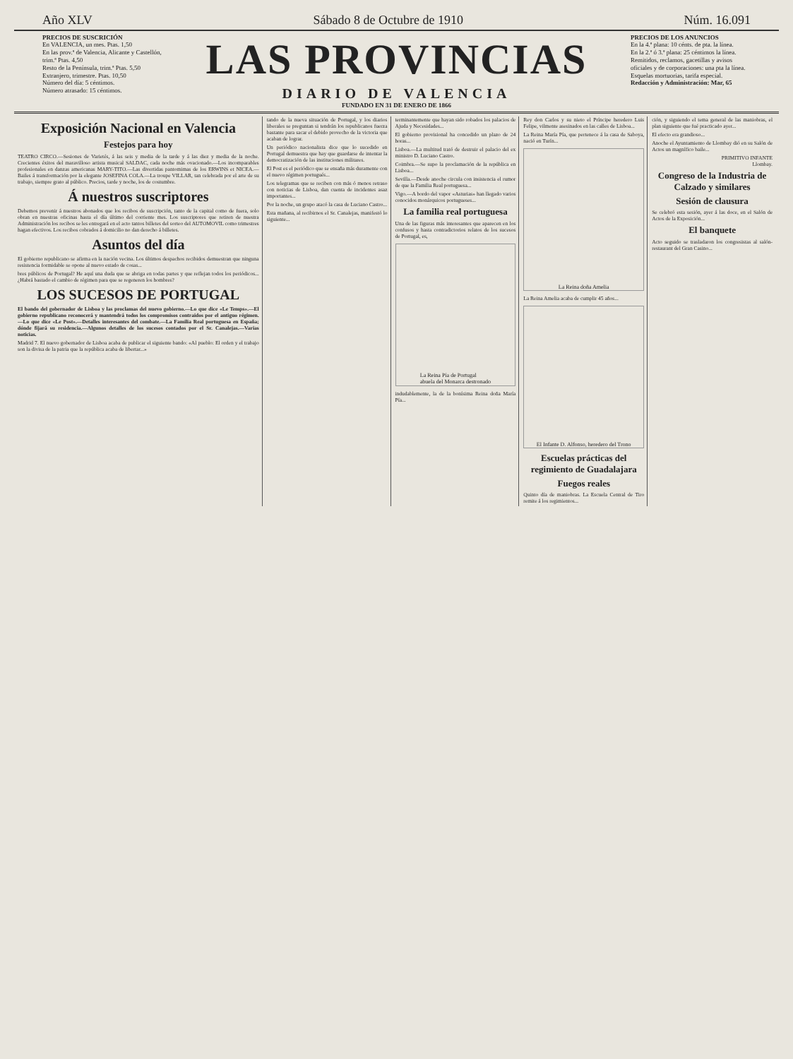Año XLV Sábado 8 de Octubre de 1910 Núm. 16.091
PRECIOS DE SUSCRICIÓN
En VALENCIA, un mes. Ptas. 1,50
En las prov.ª de Valencia, Alicante y Castellón, trim.ª Ptas. 4,50
Resto de la Península, trim.ª Ptas. 5,50
Extranjero, trimestre. Ptas. 10,50
Número del día: 5 céntimos.
Número atrasado: 15 céntimos.
LAS PROVINCIAS
DIARIO DE VALENCIA
FUNDADO EN 31 DE ENERO DE 1866
PRECIOS DE LOS ANUNCIOS
En la 4.ª plana: 10 cénts. de pta. la línea.
En la 2.ª ó 3.ª plana: 25 céntimos la línea.
Remitidos, reclamos, gacetillas y avisos oficiales y de corporaciones: una pta la línea.
Esquelas mortuorias, tarifa especial.
Redacción y Administración: Mar, 65
Exposición Nacional en Valencia
Festejos para hoy
TEATRO CIRCO.—Sesiones de Varietés, á las seis y media de la tarde y á las diez y media de la noche. Crecientes éxitos del maravilloso artista musical SALDAC, cada noche más ovacionado.—Los incomparables profesionales en danzas americanas MARY-TITO.—Las divertidas pantomimas de los ERWINS et NICEA.—Bailes á transformación por la elegante JOSEFINA COLA.—La troupe VILLAR, tan celebrada por el arte de su trabajo, siempre grato al público. Precios, tarde y noche, los de costumbre.
Á nuestros suscriptores
Debemos prevenir á nuestros abonados que los recibos de suscripción, tanto de la capital como de fuera, solo obran en nuestras oficinas hasta el día último del corriente mes. Los suscriptores que retiren de nuestra Administración los recibos se les entregará en el acto tantos billetes del sorteo del AUTOMOVIL como trimestres hagan efectivos. Los recibos cobrados á domicilio no dan derecho á billetes.
Asuntos del día
El gobierno republicano se afirma en la nación vecina. Los últimos despachos recibidos demuestran que ninguna resistencia formidable se opone al nuevo estado de cosas...
bres públicos de Portugal? He aquí una duda que se abriga en todas partes y que reflejan todos los periódicos... ¿Habrá bastado el cambio de régimen para que se regeneren los hombres?
LOS SUCESOS DE PORTUGAL
El bando del gobernador de Lisboa y las proclamas del nuevo gobierno.—Lo que dice «Le Temps».—El gobierno republicano reconocerá y mantendrá todos los compromisos contraidos por el antiguo régimen.—Lo que dice «Le Post».—Detalles interesantes del combate.—La Familia Real portuguesa en España; dónde fijará su residencia.—Algunos detalles de los sucesos contados por el Sr. Canalejas.—Varias noticias.
Madrid 7. El nuevo gobernador de Lisboa acaba de publicar el siguiente bando: «Al pueblo: El orden y el trabajo son la divisa de la patria que la república acaba de libertar...»
tando de la nueva situación de Portugal, y los diarios liberales se preguntan si tendrán los republicanos fuerza bastante para sacar el debido provecho de la victoria que acaban de lograr.
Un periódico nacionalista dice que lo sucedido en Portugal demuestra que hay que guardarse de intentar la democratización de las instituciones militares.
El Post es el periódico que se ensaña más duramente con el nuevo régimen portugués...
Los telegramas que se reciben con más ó menos retraso con noticias de Lisboa, dan cuenta de incidentes asaz importantes...
Por la noche, un grupo atacó la casa de Luciano Castro...
Esta mañana, al recibirnos el Sr. Canalejas, manifestó lo siguiente...
terminantemente que hayan sido robados los palacios de Ajuda y Necesidades...
El gobierno provisional ha concedido un plazo de 24 horas...
Lisboa.—La multitud trató de destruir el palacio del ex ministro D. Luciano Castro.
Coimbra.—Se supo la proclamación de la república en Lisboa...
Sevilla.—Desde anoche circula con insistencia el rumor de que la Familia Real portuguesa...
Vigo.—A bordo del vapor «Asturias» han llegado varios conocidos monárquicos portugueses...
La familia real portuguesa
Una de las figuras más interesantes que aparecen en los confusos y hasta contradictorios relatos de los sucesos de Portugal, es,
La Reina Pía de Portugal
abuela del Monarca destronado
indudablemente, la de la bonísima Reina doña María Pía...
Rey don Carlos y su nieto el Príncipe heredero Luis Felipe, vilmente asesinados en las calles de Lisboa...
La Reina María Pía, que pertenece á la casa de Saboya, nació en Turín...
La Reina doña Amelia
La Reina Amelia acaba de cumplir 45 años...
El Infante D. Alfonso, heredero del Trono
Escuelas prácticas del regimiento de Guadalajara
Fuegos reales
Quinto día de maniobras. La Escuela Central de Tiro remite á los regimientos...
ción, y siguiendo el tema general de las maniobras, el plan siguiente que fué practicado ayer...
El efecto era grandioso...
Anoche el Ayuntamiento de Llombay dió en su Salón de Actos un magnífico baile...
PRIMITIVO INFANTE
Llombay.
Congreso de la Industria de Calzado y similares
Sesión de clausura
Se celebró esta sesión, ayer á las doce, en el Salón de Actos de la Exposición...
El banquete
Acto seguido se trasladaron los congresistas al salón-restaurant del Gran Casino...